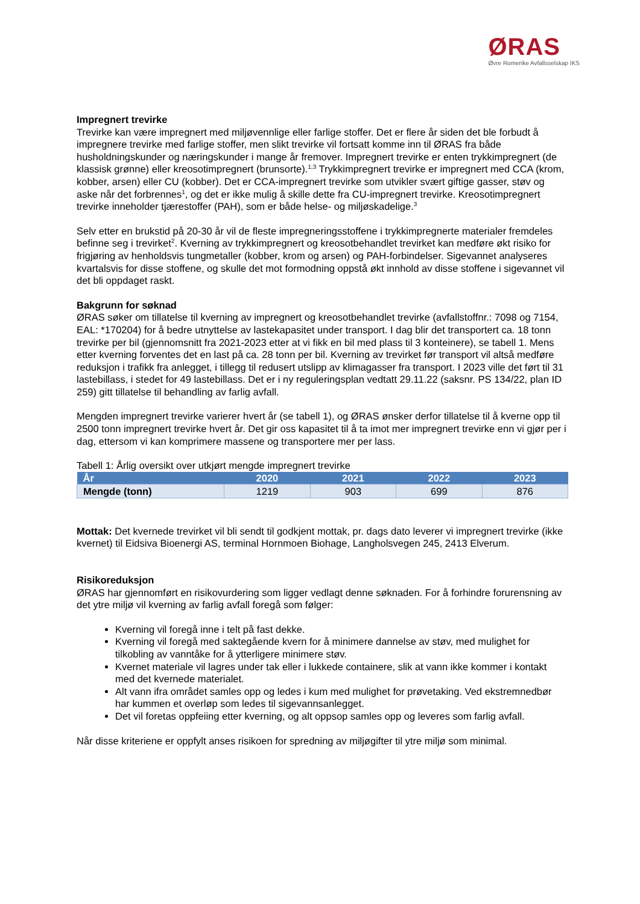ØRAS
Øvre Romerike Avfallsselskap IKS
Impregnert trevirke
Trevirke kan være impregnert med miljøvennlige eller farlige stoffer. Det er flere år siden det ble forbudt å impregnere trevirke med farlige stoffer, men slikt trevirke vil fortsatt komme inn til ØRAS fra både husholdningskunder og næringskunder i mange år fremover. Impregnert trevirke er enten trykkimpregnert (de klassisk grønne) eller kreosotimpregnert (brunsorte).<sup>1;3</sup> Trykkimpregnert trevirke er impregnert med CCA (krom, kobber, arsen) eller CU (kobber). Det er CCA-impregnert trevirke som utvikler svært giftige gasser, støv og aske når det forbrennes<sup>1</sup>, og det er ikke mulig å skille dette fra CU-impregnert trevirke. Kreosotimpregnert trevirke inneholder tjærestoffer (PAH), som er både helse- og miljøskadelige.<sup>3</sup>
Selv etter en brukstid på 20-30 år vil de fleste impregneringsstoffene i trykkimpregnerte materialer fremdeles befinne seg i trevirket<sup>2</sup>. Kverning av trykkimpregnert og kreosotbehandlet trevirket kan medføre økt risiko for frigjøring av henholdsvis tungmetaller (kobber, krom og arsen) og PAH-forbindelser. Sigevannet analyseres kvartalsvis for disse stoffene, og skulle det mot formodning oppstå økt innhold av disse stoffene i sigevannet vil det bli oppdaget raskt.
Bakgrunn for søknad
ØRAS søker om tillatelse til kverning av impregnert og kreosotbehandlet trevirke (avfallstoffnr.: 7098 og 7154, EAL: *170204) for å bedre utnyttelse av lastekapasitet under transport. I dag blir det transportert ca. 18 tonn trevirke per bil (gjennomsnitt fra 2021-2023 etter at vi fikk en bil med plass til 3 konteinere), se tabell 1. Mens etter kverning forventes det en last på ca. 28 tonn per bil. Kverning av trevirket før transport vil altså medføre reduksjon i trafikk fra anlegget, i tillegg til redusert utslipp av klimagasser fra transport. I 2023 ville det ført til 31 lastebillass, i stedet for 49 lastebillass. Det er i ny reguleringsplan vedtatt 29.11.22 (saksnr. PS 134/22, plan ID 259) gitt tillatelse til behandling av farlig avfall.
Mengden impregnert trevirke varierer hvert år (se tabell 1), og ØRAS ønsker derfor tillatelse til å kverne opp til 2500 tonn impregnert trevirke hvert år. Det gir oss kapasitet til å ta imot mer impregnert trevirke enn vi gjør per i dag, ettersom vi kan komprimere massene og transportere mer per lass.
Tabell 1: Årlig oversikt over utkjørt mengde impregnert trevirke
| År | 2020 | 2021 | 2022 | 2023 |
| --- | --- | --- | --- | --- |
| Mengde (tonn) | 1219 | 903 | 699 | 876 |
Mottak: Det kvernede trevirket vil bli sendt til godkjent mottak, pr. dags dato leverer vi impregnert trevirke (ikke kvernet) til Eidsiva Bioenergi AS, terminal Hornmoen Biohage, Langholsvegen 245, 2413 Elverum.
Risikoreduksjon
ØRAS har gjennomført en risikovurdering som ligger vedlagt denne søknaden. For å forhindre forurensning av det ytre miljø vil kverning av farlig avfall foregå som følger:
Kverning vil foregå inne i telt på fast dekke.
Kverning vil foregå med saktegående kvern for å minimere dannelse av støv, med mulighet for tilkobling av vanntåke for å ytterligere minimere støv.
Kvernet materiale vil lagres under tak eller i lukkede containere, slik at vann ikke kommer i kontakt med det kvernede materialet.
Alt vann ifra området samles opp og ledes i kum med mulighet for prøvetaking. Ved ekstremnedbør har kummen et overløp som ledes til sigevannsanlegget.
Det vil foretas oppfeiing etter kverning, og alt oppsop samles opp og leveres som farlig avfall.
Når disse kriteriene er oppfylt anses risikoen for spredning av miljøgifter til ytre miljø som minimal.